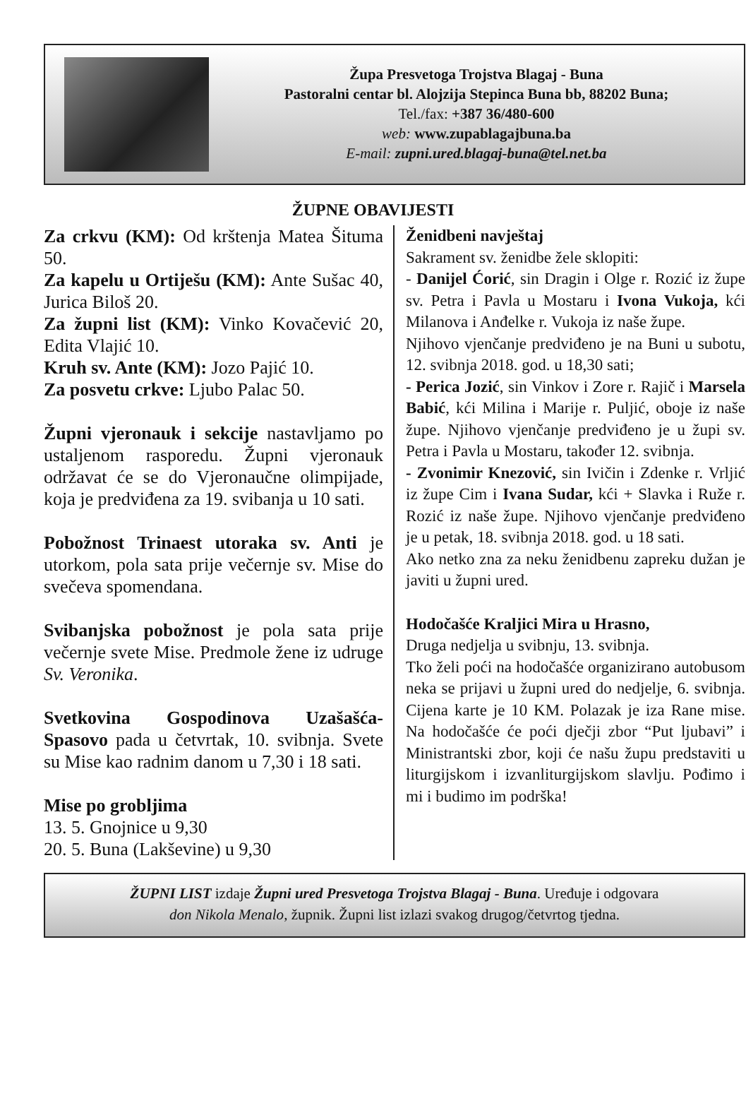Župa Presvetoga Trojstva Blagaj - Buna
Pastoralni centar bl. Alojzija Stepinca Buna bb, 88202 Buna;
Tel./fax: +387 36/480-600
web: www.zupablagajbuna.ba
E-mail: zupni.ured.blagaj-buna@tel.net.ba
ŽUPNE OBAVIJESTI
Za crkvu (KM): Od krštenja Matea Šituma 50.
Za kapelu u Ortiješu (KM): Ante Sušac 40, Jurica Biloš 20.
Za župni list (KM): Vinko Kovačević 20, Edita Vlajić 10.
Kruh sv. Ante (KM): Jozo Pajić 10.
Za posvetu crkve: Ljubo Palac 50.
Župni vjeronauk i sekcije nastavljamo po ustaljenom rasporedu. Župni vjeronauk održavat će se do Vjeronaučne olimpijade, koja je predviđena za 19. svibanja u 10 sati.
Pobožnost Trinaest utoraka sv. Anti je utorkom, pola sata prije večernje sv. Mise do svečeva spomendana.
Svibanjska pobožnost je pola sata prije večernje svete Mise. Predmole žene iz udruge Sv. Veronika.
Svetkovina Gospodinova Uzašašća-Spasovo pada u četvrtak, 10. svibnja. Svete su Mise kao radnim danom u 7,30 i 18 sati.
Mise po grobljima
13. 5. Gnojnice u 9,30
20. 5. Buna (Lakševine) u 9,30
Ženidbeni navještaj
Sakrament sv. ženidbe žele sklopiti:
- Danijel Ćorić, sin Dragin i Olge r. Rozić iz župe sv. Petra i Pavla u Mostaru i Ivona Vukoja, kći Milanova i Anđelke r. Vukoja iz naše župe.
Njihovo vjenčanje predviđeno je na Buni u subotu, 12. svibnja 2018. god. u 18,30 sati;
- Perica Jozić, sin Vinkov i Zore r. Rajič i Marsela Babić, kći Milina i Marije r. Puljić, oboje iz naše župe. Njihovo vjenčanje predviđeno je u župi sv. Petra i Pavla u Mostaru, također 12. svibnja.
- Zvonimir Knezović, sin Ivičin i Zdenke r. Vrljić iz župe Cim i Ivana Sudar, kći + Slavka i Ruže r. Rozić iz naše župe. Njihovo vjenčanje predviđeno je u petak, 18. svibnja 2018. god. u 18 sati.
Ako netko zna za neku ženidbenu zapreku dužan je javiti u župni ured.
Hodočašće Kraljici Mira u Hrasno,
Druga nedjelja u svibnju, 13. svibnja.
Tko želi poći na hodočašće organizirano autobusom neka se prijavi u župni ured do nedjelje, 6. svibnja. Cijena karte je 10 KM. Polazak je iza Rane mise. Na hodočašće će poći dječji zbor “Put ljubavi” i Ministrantski zbor, koji će našu župu predstaviti u liturgijskom i izvanliturgijskom slavlju. Pođimo i mi i budimo im podrška!
ŽUPNI LIST izdaje Župni ured Presvetoga Trojstva Blagaj - Buna. Uređuje i odgovara
don Nikola Menalo, župnik. Župni list izlazi svakog drugog/četvrtog tjedna.